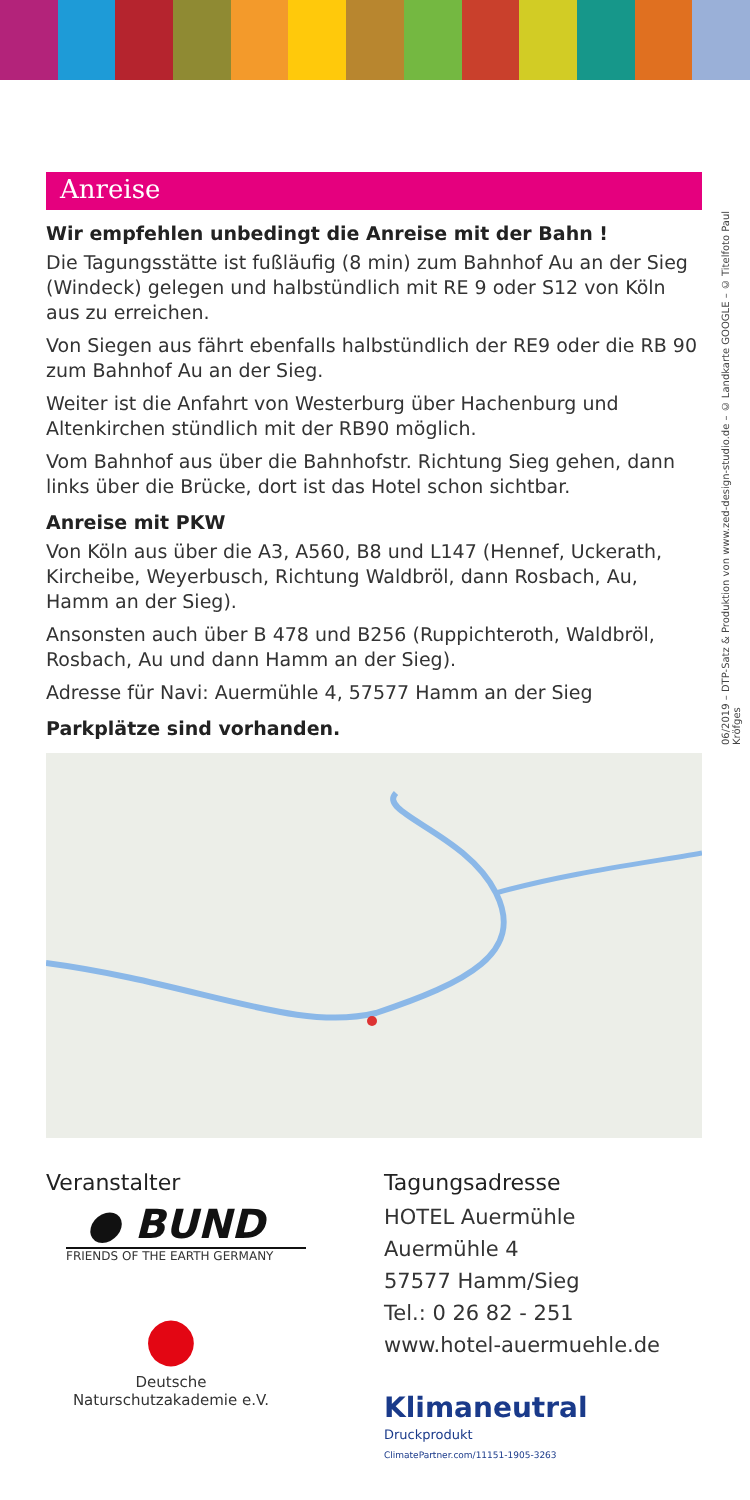06/2019 – DTP-Satz & Produktion von www.zed-design-studio.de – © Landkarte GOOGLE – © Titelfoto Paul Kröfges
Anreise
Wir empfehlen unbedingt die Anreise mit der Bahn !
Die Tagungsstätte ist fußläufig (8 min) zum Bahnhof Au an der Sieg (Windeck) gelegen und halbstündlich mit RE 9 oder S12 von Köln aus zu erreichen.
Von Siegen aus fährt ebenfalls halbstündlich der RE9 oder die RB 90 zum Bahnhof Au an der Sieg.
Weiter ist die Anfahrt von Westerburg über Hachenburg und Altenkirchen stündlich mit der RB90 möglich.
Vom Bahnhof aus über die Bahnhofstr. Richtung Sieg gehen, dann links über die Brücke, dort ist das Hotel schon sichtbar.
Anreise mit PKW
Von Köln aus über die A3, A560, B8 und L147 (Hennef, Uckerath, Kircheibe, Weyerbusch, Richtung Waldbröl, dann Rosbach, Au, Hamm an der Sieg).
Ansonsten auch über B 478 und B256 (Ruppichteroth, Waldbröl, Rosbach, Au und dann Hamm an der Sieg).
Adresse für Navi: Auermühle 4, 57577 Hamm an der Sieg
Parkplätze sind vorhanden.
Veranstalter
● BUND
FRIENDS OF THE EARTH GERMANY
●
Deutsche
Naturschutzakademie e.V.
Tagungsadresse
HOTEL Auermühle
Auermühle 4
57577 Hamm/Sieg
Tel.: 0 26 82 - 251
www.hotel-auermuehle.de
Klimaneutral
Druckprodukt
ClimatePartner.com/11151-1905-3263